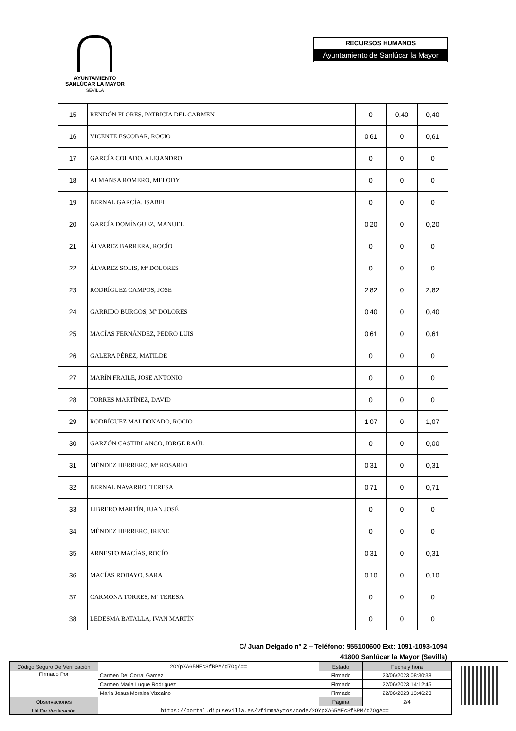AYUNTAMIENTO
SANLÚCAR LA MAYOR
SEVILLA
RECURSOS HUMANOS
Ayuntamiento de Sanlúcar la Mayor
| 15 | RENDÓN FLORES, PATRICIA DEL CARMEN | 0 | 0,40 | 0,40 |
| 16 | VICENTE ESCOBAR, ROCIO | 0,61 | 0 | 0,61 |
| 17 | GARCÍA COLADO, ALEJANDRO | 0 | 0 | 0 |
| 18 | ALMANSA ROMERO, MELODY | 0 | 0 | 0 |
| 19 | BERNAL GARCÍA, ISABEL | 0 | 0 | 0 |
| 20 | GARCÍA DOMÍNGUEZ, MANUEL | 0,20 | 0 | 0,20 |
| 21 | ÁLVAREZ BARRERA, ROCÍO | 0 | 0 | 0 |
| 22 | ÁLVAREZ SOLIS, Mª DOLORES | 0 | 0 | 0 |
| 23 | RODRÍGUEZ CAMPOS, JOSE | 2,82 | 0 | 2,82 |
| 24 | GARRIDO BURGOS, Mª DOLORES | 0,40 | 0 | 0,40 |
| 25 | MACÍAS FERNÁNDEZ, PEDRO LUIS | 0,61 | 0 | 0,61 |
| 26 | GALERA PÉREZ, MATILDE | 0 | 0 | 0 |
| 27 | MARÍN FRAILE, JOSE ANTONIO | 0 | 0 | 0 |
| 28 | TORRES MARTÍNEZ, DAVID | 0 | 0 | 0 |
| 29 | RODRÍGUEZ MALDONADO, ROCIO | 1,07 | 0 | 1,07 |
| 30 | GARZÓN CASTIBLANCO, JORGE RAÚL | 0 | 0 | 0,00 |
| 31 | MÉNDEZ HERRERO, Mª ROSARIO | 0,31 | 0 | 0,31 |
| 32 | BERNAL NAVARRO, TERESA | 0,71 | 0 | 0,71 |
| 33 | LIBRERO MARTÍN, JUAN JOSÉ | 0 | 0 | 0 |
| 34 | MÉNDEZ HERRERO, IRENE | 0 | 0 | 0 |
| 35 | ARNESTO MACÍAS, ROCÍO | 0,31 | 0 | 0,31 |
| 36 | MACÍAS ROBAYO, SARA | 0,10 | 0 | 0,10 |
| 37 | CARMONA TORRES, Mª TERESA | 0 | 0 | 0 |
| 38 | LEDESMA BATALLA, IVAN MARTÍN | 0 | 0 | 0 |
C/ Juan Delgado nº 2 – Teléfono: 955100600 Ext: 1091-1093-1094
41800 Sanlúcar la Mayor (Sevilla)
| Código Seguro De Verificación | 2OYpXA65MEcSfBPM/d7OgA== | Estado | Fecha y hora |
| Firmado Por | Carmen Del Corral Gamez | Firmado | 23/06/2023 08:30:38 |
| | Carmen Maria Luque Rodriguez | Firmado | 22/06/2023 14:12:45 |
| | Maria Jesus Morales Vizcaino | Firmado | 22/06/2023 13:46:23 |
| Observaciones | | Página | 2/4 |
| Url De Verificación | https://portal.dipusevilla.es/vfirmaAytos/code/2OYpXA65MEcSfBPM/d7OgA== | | |